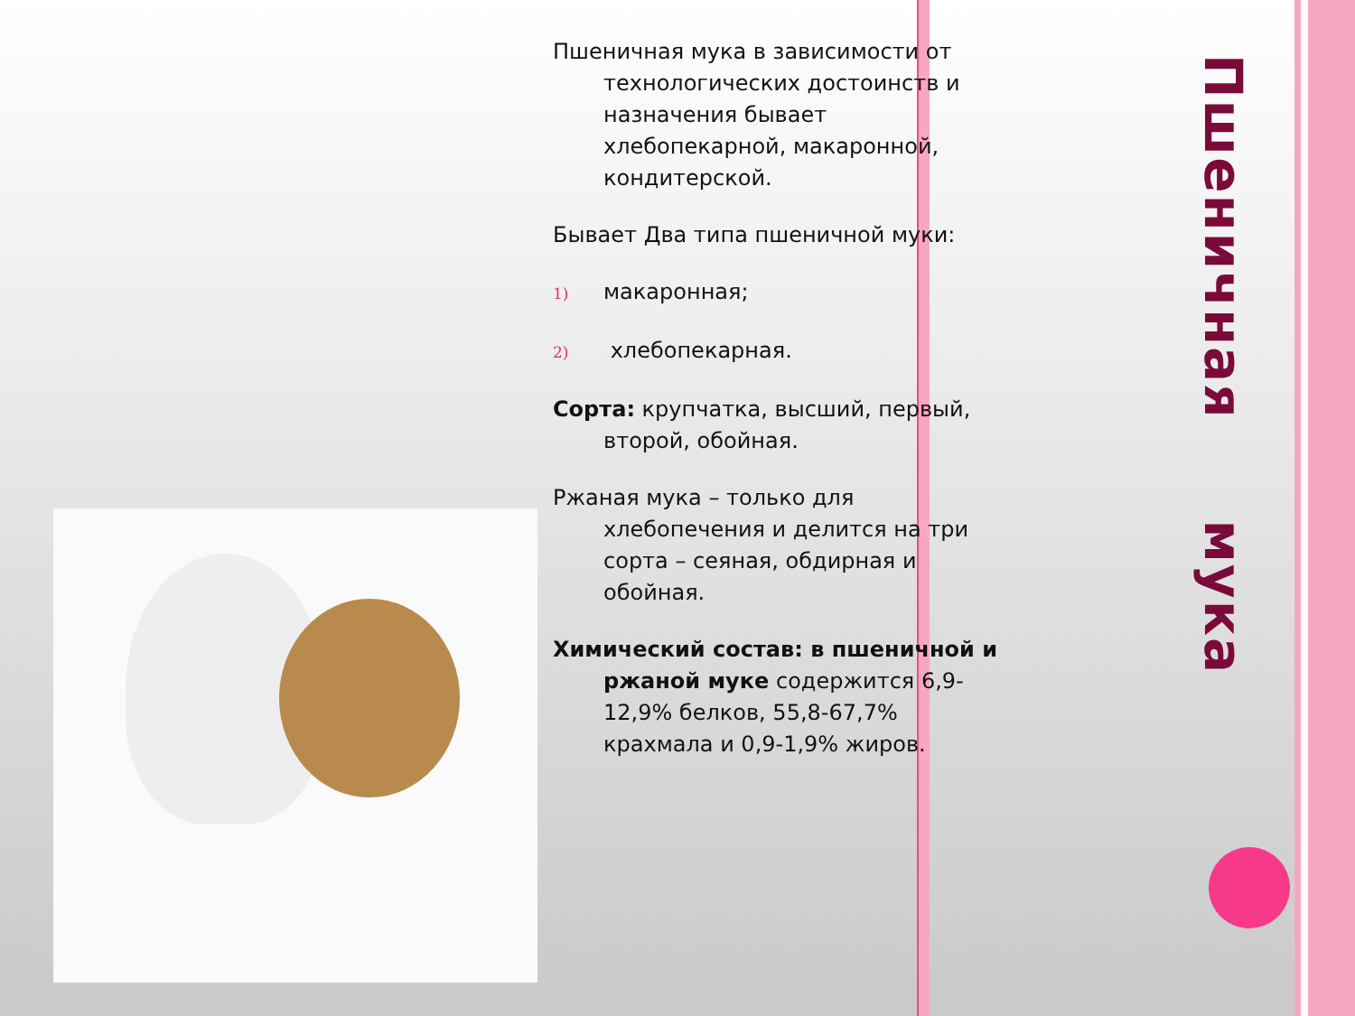Пшеничная мука в зависимости от технологических достоинств и назначения бывает хлебопекарной, макаронной, кондитерской.
Бывает Два типа пшеничной муки:
1) макаронная;
2) хлебопекарная.
Сорта: крупчатка, высший, первый, второй, обойная.
Ржаная мука – только для хлебопечения и делится на три сорта – сеяная, обдирная и обойная.
Химический состав: в пшеничной и ржаной муке содержится 6,9-12,9% белков, 55,8-67,7% крахмала и 0,9-1,9% жиров.
Пшеничная мука